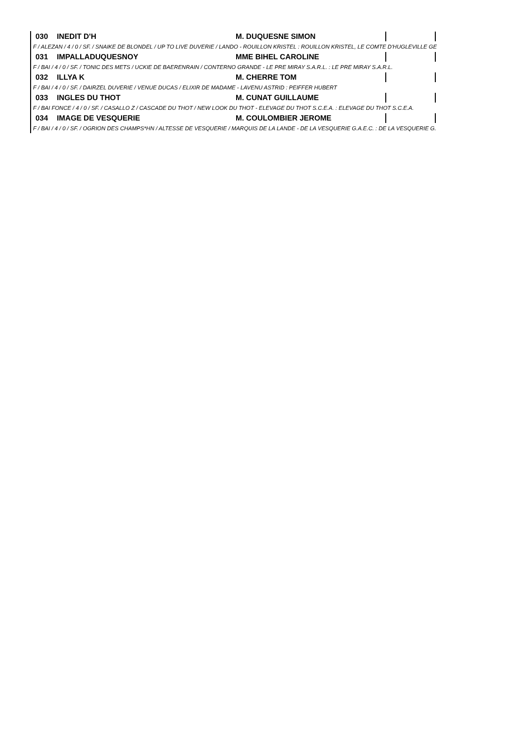030 INEDIT D'H M. DUQUESNE SIMON
F / ALEZAN / 4 / 0 / SF. / SNAIKE DE BLONDEL / UP TO LIVE DUVERIE / LANDO - ROUILLON KRISTEL : ROUILLON KRISTEL, LE COMTE D'HUGLEVILLE GE
031 IMPALLADUQUESNOY MME BIHEL CAROLINE
F / BAI / 4 / 0 / SF. / TONIC DES METS / UCKIE DE BAERENRAIN / CONTERNO GRANDE - LE PRE MIRAY S.A.R.L. : LE PRE MIRAY S.A.R.L.
032 ILLYA K M. CHERRE TOM
F / BAI / 4 / 0 / SF. / DAIRZEL DUVERIE / VENUE DUCAS / ELIXIR DE MADAME - LAVENU ASTRID : PEIFFER HUBERT
033 INGLES DU THOT M. CUNAT GUILLAUME
F / BAI FONCE / 4 / 0 / SF. / CASALLO Z / CASCADE DU THOT / NEW LOOK DU THOT - ELEVAGE DU THOT S.C.E.A. : ELEVAGE DU THOT S.C.E.A.
034 IMAGE DE VESQUERIE M. COULOMBIER JEROME
F / BAI / 4 / 0 / SF. / OGRION DES CHAMPS*HN / ALTESSE DE VESQUERIE / MARQUIS DE LA LANDE - DE LA VESQUERIE G.A.E.C. : DE LA VESQUERIE G.